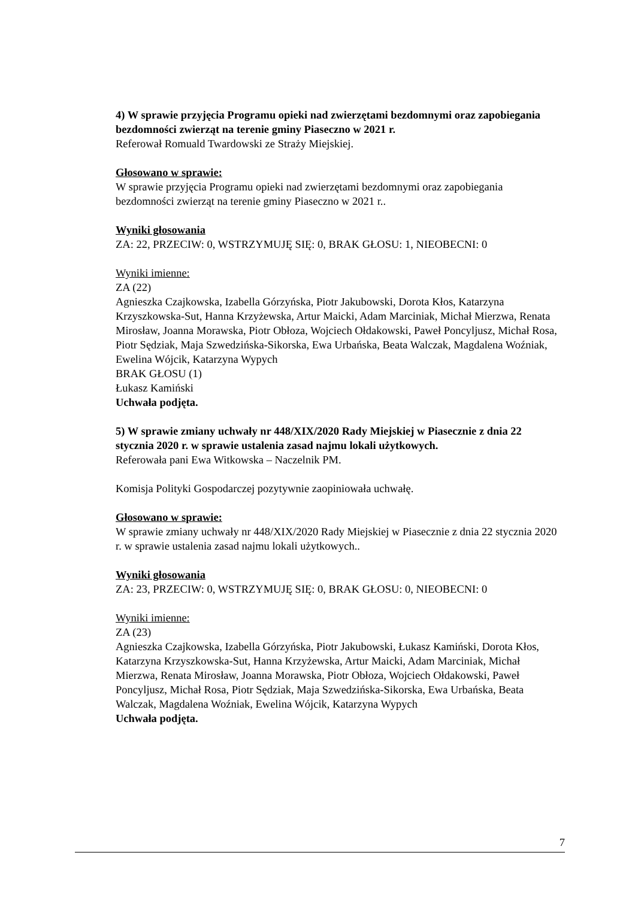4) W sprawie przyjęcia Programu opieki nad zwierzętami bezdomnymi oraz zapobiegania bezdomności zwierząt na terenie gminy Piaseczno w 2021 r.
Referował Romuald Twardowski ze Straży Miejskiej.
Głosowano w sprawie:
W sprawie przyjęcia Programu opieki nad zwierzętami bezdomnymi oraz zapobiegania bezdomności zwierząt na terenie gminy Piaseczno w 2021 r..
Wyniki głosowania
ZA: 22, PRZECIW: 0, WSTRZYMUJĘ SIĘ: 0, BRAK GŁOSU: 1, NIEOBECNI: 0
Wyniki imienne:
ZA (22)
Agnieszka Czajkowska, Izabella Górzyńska, Piotr Jakubowski, Dorota Kłos, Katarzyna Krzyszkowska-Sut, Hanna Krzyżewska, Artur Maicki, Adam Marciniak, Michał Mierzwa, Renata Mirosław, Joanna Morawska, Piotr Obłoza, Wojciech Ołdakowski, Paweł Poncyljusz, Michał Rosa, Piotr Sędziak, Maja Szwedzińska-Sikorska, Ewa Urbańska, Beata Walczak, Magdalena Woźniak, Ewelina Wójcik, Katarzyna Wypych
BRAK GŁOSU (1)
Łukasz Kamiński
Uchwała podjęta.
5) W sprawie zmiany uchwały nr 448/XIX/2020 Rady Miejskiej w Piasecznie z dnia 22 stycznia 2020 r. w sprawie ustalenia zasad najmu lokali użytkowych.
Referowała pani Ewa Witkowska – Naczelnik PM.
Komisja Polityki Gospodarczej pozytywnie zaopiniowała uchwałę.
Głosowano w sprawie:
W sprawie zmiany uchwały nr 448/XIX/2020 Rady Miejskiej w Piasecznie z dnia 22 stycznia 2020 r. w sprawie ustalenia zasad najmu lokali użytkowych..
Wyniki głosowania
ZA: 23, PRZECIW: 0, WSTRZYMUJĘ SIĘ: 0, BRAK GŁOSU: 0, NIEOBECNI: 0
Wyniki imienne:
ZA (23)
Agnieszka Czajkowska, Izabella Górzyńska, Piotr Jakubowski, Łukasz Kamiński, Dorota Kłos, Katarzyna Krzyszkowska-Sut, Hanna Krzyżewska, Artur Maicki, Adam Marciniak, Michał Mierzwa, Renata Mirosław, Joanna Morawska, Piotr Obłoza, Wojciech Ołdakowski, Paweł Poncyljusz, Michał Rosa, Piotr Sędziak, Maja Szwedzińska-Sikorska, Ewa Urbańska, Beata Walczak, Magdalena Woźniak, Ewelina Wójcik, Katarzyna Wypych
Uchwała podjęta.
7